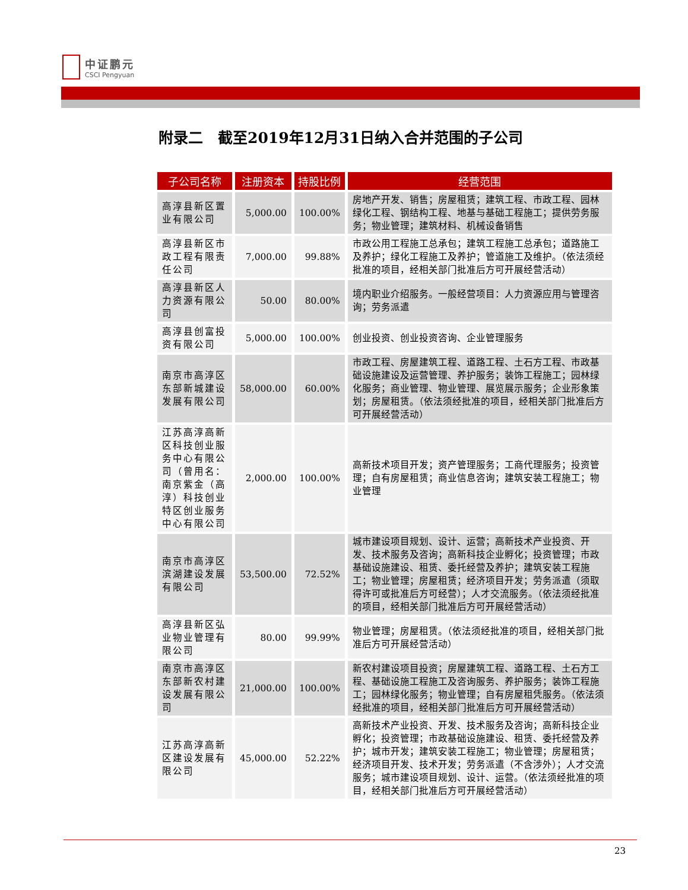中证鹏元
CSCI Pengyuan
附录二　截至2019年12月31日纳入合并范围的子公司
| 子公司名称 | 注册资本 | 持股比例 | 经营范围 |
| --- | --- | --- | --- |
| 高淳县新区置业有限公司 | 5,000.00 | 100.00% | 房地产开发、销售；房屋租赁；建筑工程、市政工程、园林绿化工程、钢结构工程、地基与基础工程施工；提供劳务服务；物业管理；建筑材料、机械设备销售 |
| 高淳县新区市政工程有限责任公司 | 7,000.00 | 99.88% | 市政公用工程施工总承包；建筑工程施工总承包；道路施工及养护；绿化工程施工及养护；管道施工及维护。（依法须经批准的项目，经相关部门批准后方可开展经营活动） |
| 高淳县新区人力资源有限公司 | 50.00 | 80.00% | 境内职业介绍服务。一般经营项目：人力资源应用与管理咨询；劳务派遣 |
| 高淳县创富投资有限公司 | 5,000.00 | 100.00% | 创业投资、创业投资咨询、企业管理服务 |
| 南京市高淳区东部新城建设发展有限公司 | 58,000.00 | 60.00% | 市政工程、房屋建筑工程、道路工程、土石方工程、市政基础设施建设及运营管理、养护服务；装饰工程施工；园林绿化服务；商业管理、物业管理、展览展示服务；企业形象策划；房屋租赁。（依法须经批准的项目，经相关部门批准后方可开展经营活动） |
| 江苏高淳高新区科技创业服务中心有限公司（曾用名：南京紫金（高淳）科技创业特区创业服务中心有限公司 | 2,000.00 | 100.00% | 高新技术项目开发；资产管理服务；工商代理服务；投资管理；自有房屋租赁；商业信息咨询；建筑安装工程施工；物业管理 |
| 南京市高淳区滨湖建设发展有限公司 | 53,500.00 | 72.52% | 城市建设项目规划、设计、运营；高新技术产业投资、开发、技术服务及咨询；高新科技企业孵化；投资管理；市政基础设施建设、租赁、委托经营及养护；建筑安装工程施工；物业管理；房屋租赁；经济项目开发；劳务派遣（须取得许可或批准后方可经营）；人才交流服务。（依法须经批准的项目，经相关部门批准后方可开展经营活动） |
| 高淳县新区弘业物业管理有限公司 | 80.00 | 99.99% | 物业管理；房屋租赁。（依法须经批准的项目，经相关部门批准后方可开展经营活动） |
| 南京市高淳区东部新农村建设发展有限公司 | 21,000.00 | 100.00% | 新农村建设项目投资；房屋建筑工程、道路工程、土石方工程、基础设施工程施工及咨询服务、养护服务；装饰工程施工；园林绿化服务；物业管理；自有房屋租凭服务。（依法须经批准的项目，经相关部门批准后方可开展经营活动） |
| 江苏高淳高新区建设发展有限公司 | 45,000.00 | 52.22% | 高新技术产业投资、开发、技术服务及咨询；高新科技企业孵化；投资管理；市政基础设施建设、租赁、委托经营及养护；城市开发；建筑安装工程施工；物业管理；房屋租赁；经济项目开发、技术开发；劳务派遣（不含涉外）；人才交流服务；城市建设项目规划、设计、运营。（依法须经批准的项目，经相关部门批准后方可开展经营活动） |
23